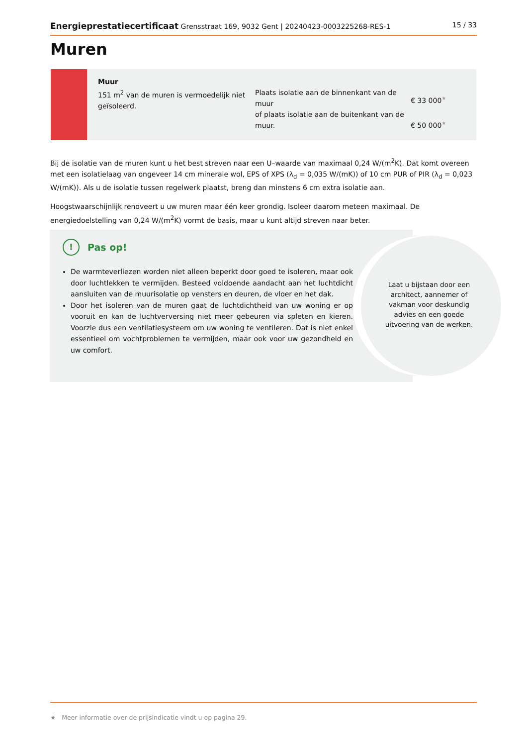Energieprestatiecertificaat Grensstraat 169, 9032 Gent | 20240423-0003225268-RES-1 15 / 33
Muren
Muur
151 m<sup>2</sup> van de muren is vermoedelijk niet geïsoleerd.
Plaats isolatie aan de binnenkant van de muur
of plaats isolatie aan de buitenkant van de muur.
€ 33 000<sup>★</sup>
€ 50 000<sup>★</sup>
Bij de isolatie van de muren kunt u het best streven naar een U–waarde van maximaal 0,24 W/(m<sup>2</sup>K). Dat komt overeen met een isolatielaag van ongeveer 14 cm minerale wol, EPS of XPS (λ<sub>d</sub> = 0,035 W/(mK)) of 10 cm PUR of PIR (λ<sub>d</sub> = 0,023 W/(mK)). Als u de isolatie tussen regelwerk plaatst, breng dan minstens 6 cm extra isolatie aan.
Hoogstwaarschijnlijk renoveert u uw muren maar één keer grondig. Isoleer daarom meteen maximaal. De energiedoelstelling van 0,24 W/(m<sup>2</sup>K) vormt de basis, maar u kunt altijd streven naar beter.
!
Pas op!
De warmteverliezen worden niet alleen beperkt door goed te isoleren, maar ook door luchtlekken te vermijden. Besteed voldoende aandacht aan het luchtdicht aansluiten van de muurisolatie op vensters en deuren, de vloer en het dak.
Door het isoleren van de muren gaat de luchtdichtheid van uw woning er op vooruit en kan de luchtverversing niet meer gebeuren via spleten en kieren. Voorzie dus een ventilatiesysteem om uw woning te ventileren. Dat is niet enkel essentieel om vochtproblemen te vermijden, maar ook voor uw gezondheid en uw comfort.
Laat u bijstaan door een architect, aannemer of vakman voor deskundig advies en een goede uitvoering van de werken.
★ Meer informatie over de prijsindicatie vindt u op pagina 29.